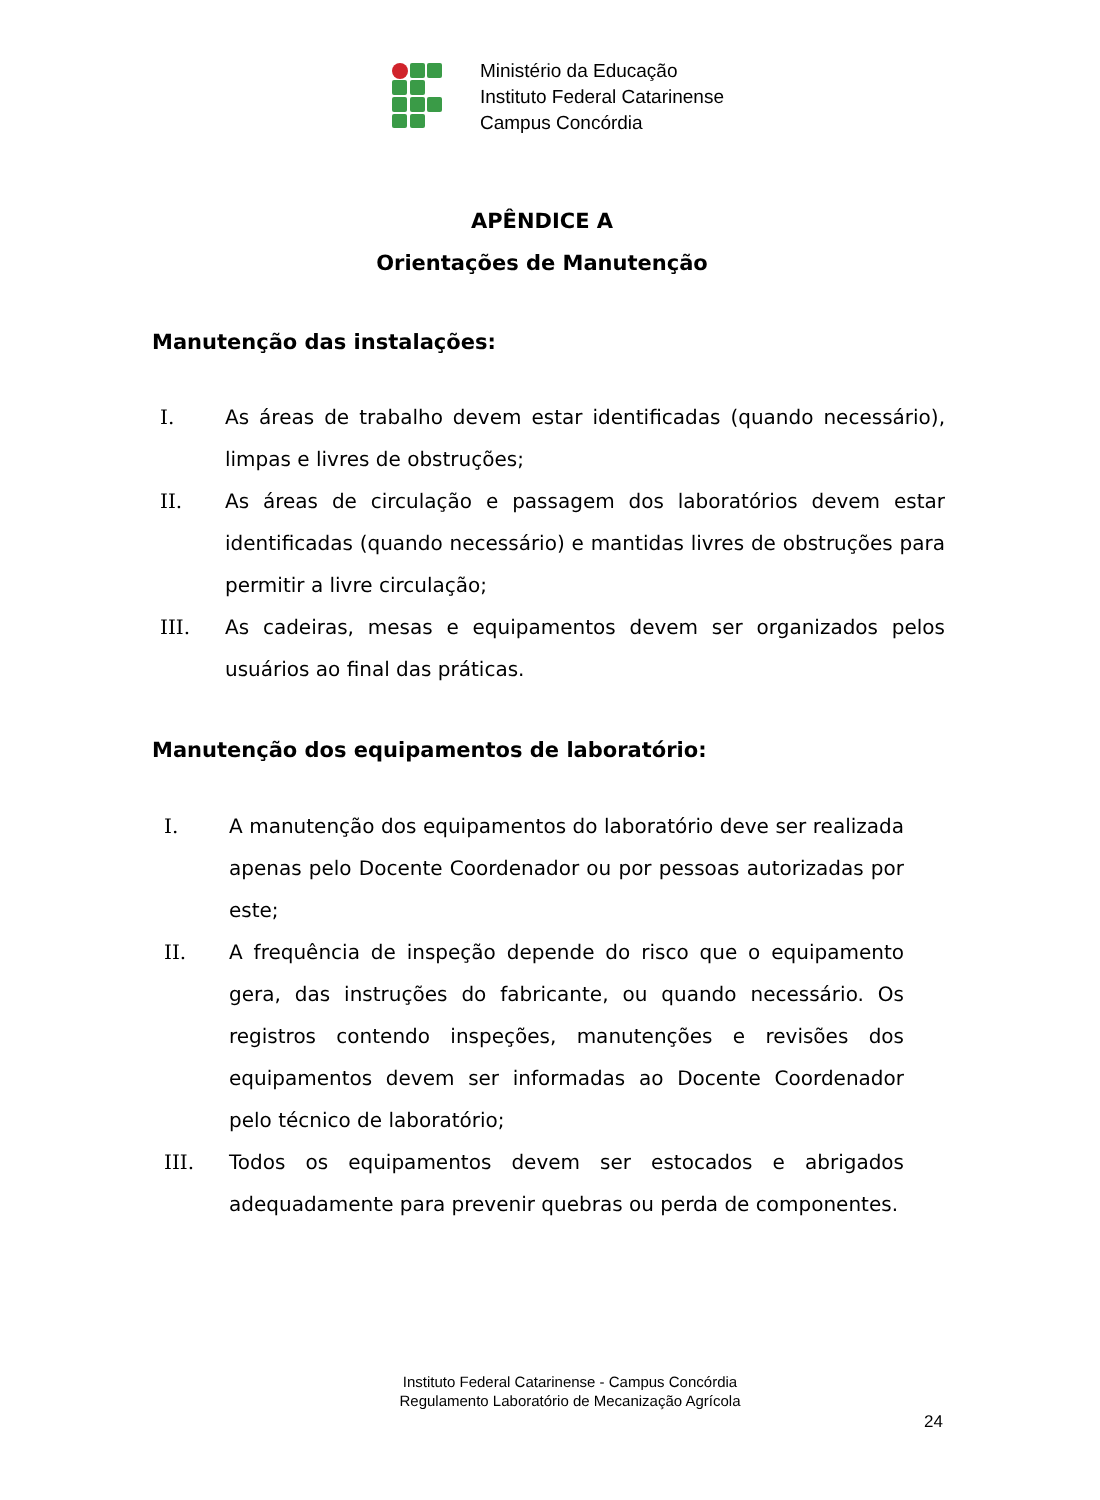Ministério da Educação
Instituto Federal Catarinense
Campus Concórdia
APÊNDICE A
Orientações de Manutenção
Manutenção das instalações:
I. As áreas de trabalho devem estar identificadas (quando necessário), limpas e livres de obstruções;
II. As áreas de circulação e passagem dos laboratórios devem estar identificadas (quando necessário) e mantidas livres de obstruções para permitir a livre circulação;
III. As cadeiras, mesas e equipamentos devem ser organizados pelos usuários ao final das práticas.
Manutenção dos equipamentos de laboratório:
I. A manutenção dos equipamentos do laboratório deve ser realizada apenas pelo Docente Coordenador ou por pessoas autorizadas por este;
II. A frequência de inspeção depende do risco que o equipamento gera, das instruções do fabricante, ou quando necessário. Os registros contendo inspeções, manutenções e revisões dos equipamentos devem ser informadas ao Docente Coordenador pelo técnico de laboratório;
III. Todos os equipamentos devem ser estocados e abrigados adequadamente para prevenir quebras ou perda de componentes.
Instituto Federal Catarinense - Campus Concórdia
Regulamento Laboratório de Mecanização Agrícola
24